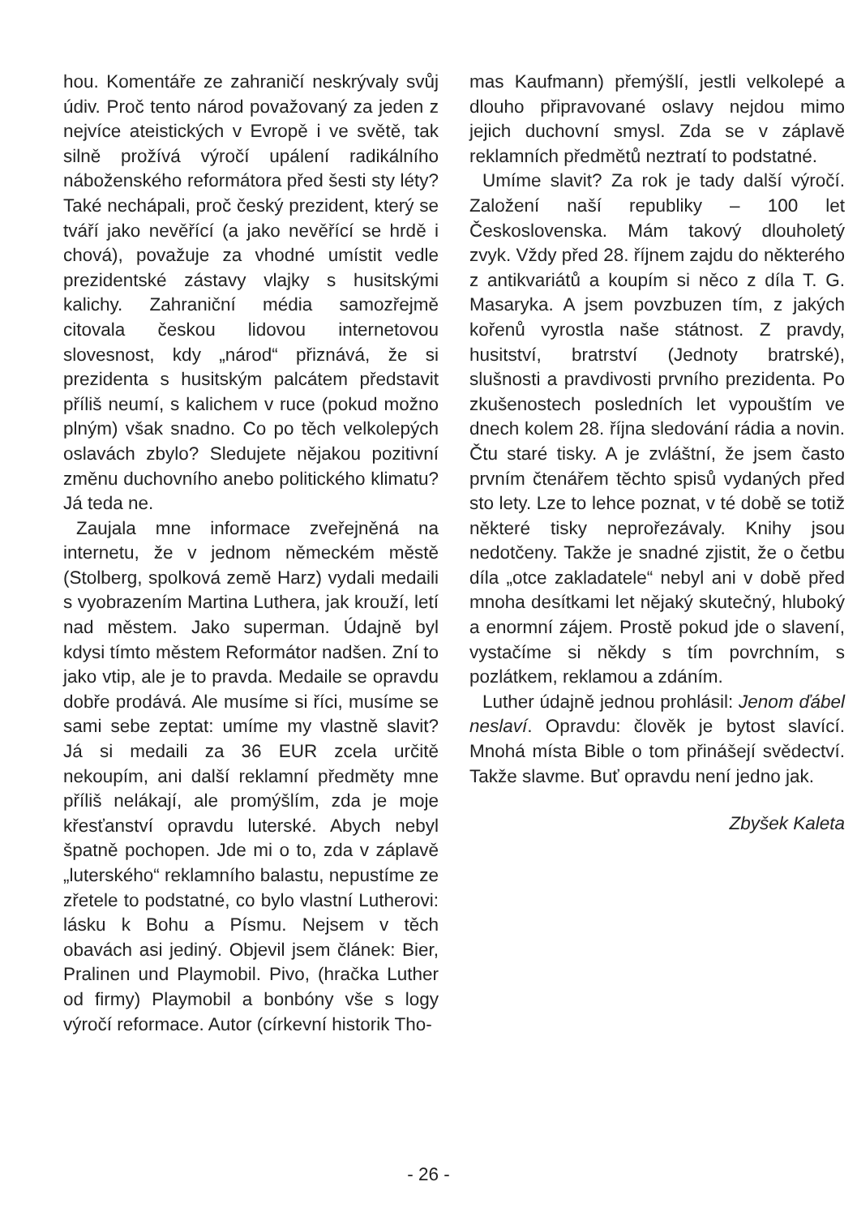hou. Komentáře ze zahraničí neskrývaly svůj údiv. Proč tento národ považovaný za jeden z nejvíce ateistických v Evropě i ve světě, tak silně prožívá výročí upálení radikálního náboženského reformátora před šesti sty léty? Také nechápali, proč český prezident, který se tváří jako nevěřící (a jako nevěřící se hrdě i chová), považuje za vhodné umístit vedle prezidentské zástavy vlajky s husitskými kalichy. Zahraniční média samozřejmě citovala českou lidovou internetovou slovesnost, kdy „národ“ přiznává, že si prezidenta s husitským palcátem představit příliš neumí, s kalichem v ruce (pokud možno plným) však snadno. Co po těch velkolepých oslavách zbylo? Sledujete nějakou pozitivní změnu duchovního anebo politického klimatu? Já teda ne.
Zaujala mne informace zveřejněná na internetu, že v jednom německém městě (Stolberg, spolková země Harz) vydali medaili s vyobrazením Martina Luthera, jak krouží, letí nad městem. Jako superman. Údajně byl kdysi tímto městem Reformátor nadšen. Zní to jako vtip, ale je to pravda. Medaile se opravdu dobře prodává. Ale musíme si říci, musíme se sami sebe zeptat: umíme my vlastně slavit? Já si medaili za 36 EUR zcela určitě nekoupím, ani další reklamní předměty mne příliš nelákají, ale promýšlím, zda je moje křesťanství opravdu luterské. Abych nebyl špatně pochopen. Jde mi o to, zda v záplavě „luterského“ reklamního balastu, nepustíme ze zřetele to podstatné, co bylo vlastní Lutherovi: lásku k Bohu a Písmu. Nejsem v těch obavách asi jediný. Objevil jsem článek: Bier, Pralinen und Playmobil. Pivo, (hračka Luther od firmy) Playmobil a bonbóny vše s logy výročí reformace. Autor (církevní historik Tho-
mas Kaufmann) přemýšlí, jestli velkolepé a dlouho připravované oslavy nejdou mimo jejich duchovní smysl. Zda se v záplavě reklamních předmětů neztratí to podstatné.
Umíme slavit? Za rok je tady další výročí. Založení naší republiky – 100 let Československa. Mám takový dlouholetý zvyk. Vždy před 28. říjnem zajdu do některého z antikvariátů a koupím si něco z díla T. G. Masaryka. A jsem povzbuzen tím, z jakých kořenů vyrostla naše státnost. Z pravdy, husitství, bratrství (Jednoty bratrské), slušnosti a pravdivosti prvního prezidenta. Po zkušenostech posledních let vypouštím ve dnech kolem 28. října sledování rádia a novin. Čtu staré tisky. A je zvláštní, že jsem často prvním čtenářem těchto spisů vydaných před sto lety. Lze to lehce poznat, v té době se totiž některé tisky neprořezávaly. Knihy jsou nedotčeny. Takže je snadné zjistit, že o četbu díla „otce zakladatele“ nebyl ani v době před mnoha desítkami let nějaký skutečný, hluboký a enormní zájem. Prostě pokud jde o slavení, vystačíme si někdy s tím povrchním, s pozlátkem, reklamou a zdáním.
Luther údajně jednou prohlásil: Jenom ďábel neslaví. Opravdu: člověk je bytost slavící. Mnohá místa Bible o tom přinášejí svědectví. Takže slavme. Buť opravdu není jedno jak.
Zbyšek Kaleta
- 26 -